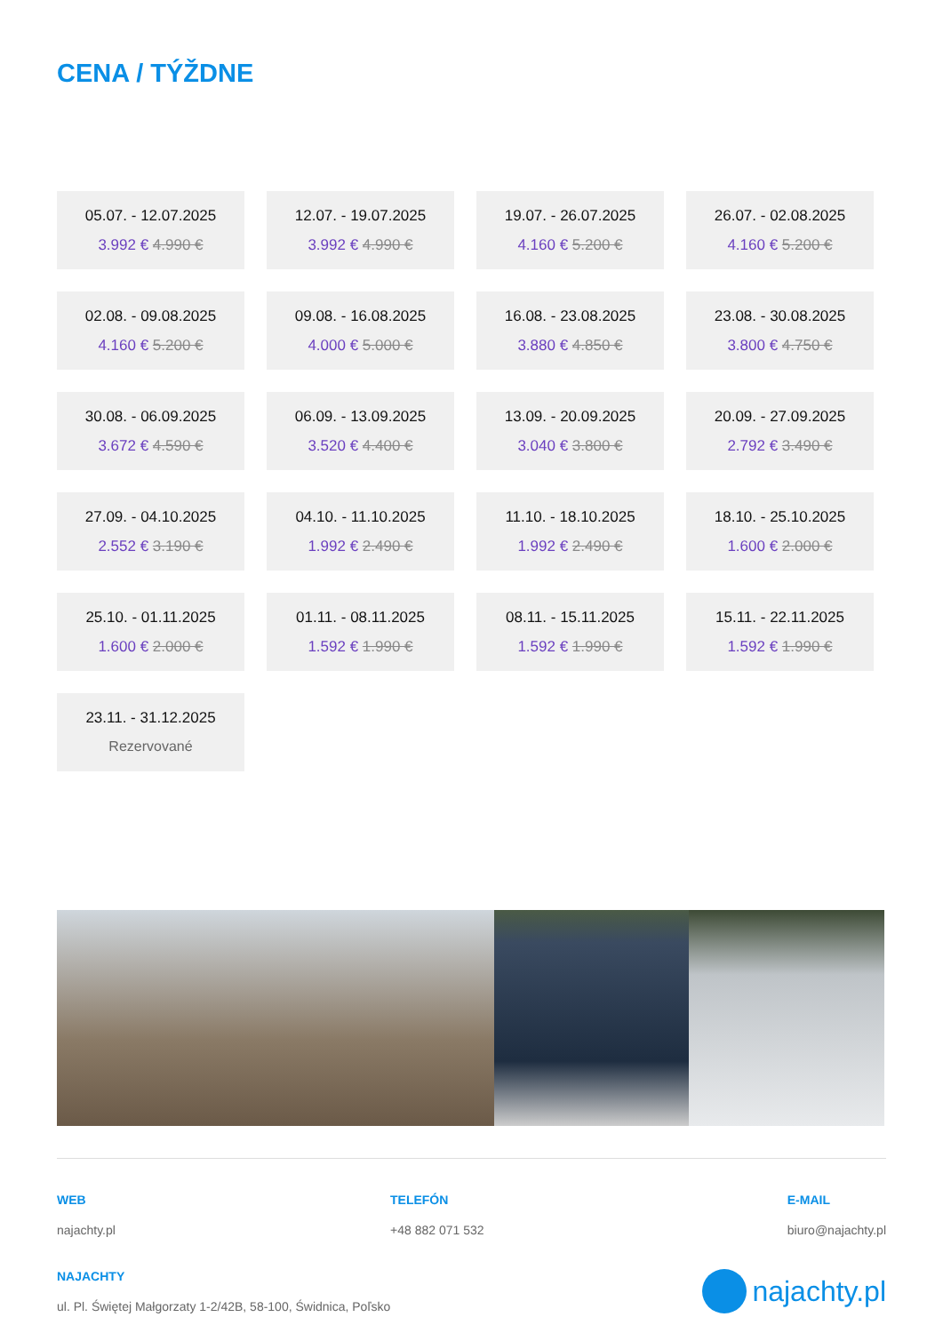CENA / TÝŽDNE
05.07. - 12.07.2025
3.992 € 4.990 €
12.07. - 19.07.2025
3.992 € 4.990 €
19.07. - 26.07.2025
4.160 € 5.200 €
26.07. - 02.08.2025
4.160 € 5.200 €
02.08. - 09.08.2025
4.160 € 5.200 €
09.08. - 16.08.2025
4.000 € 5.000 €
16.08. - 23.08.2025
3.880 € 4.850 €
23.08. - 30.08.2025
3.800 € 4.750 €
30.08. - 06.09.2025
3.672 € 4.590 €
06.09. - 13.09.2025
3.520 € 4.400 €
13.09. - 20.09.2025
3.040 € 3.800 €
20.09. - 27.09.2025
2.792 € 3.490 €
27.09. - 04.10.2025
2.552 € 3.190 €
04.10. - 11.10.2025
1.992 € 2.490 €
11.10. - 18.10.2025
1.992 € 2.490 €
18.10. - 25.10.2025
1.600 € 2.000 €
25.10. - 01.11.2025
1.600 € 2.000 €
01.11. - 08.11.2025
1.592 € 1.990 €
08.11. - 15.11.2025
1.592 € 1.990 €
15.11. - 22.11.2025
1.592 € 1.990 €
23.11. - 31.12.2025
Rezervované
WEB
najachty.pl
TELEFÓN
+48 882 071 532
E-MAIL
biuro@najachty.pl
NAJACHTY
ul. Pl. Świętej Małgorzaty 1-2/42B, 58-100, Świdnica, Poľsko
najachty.pl